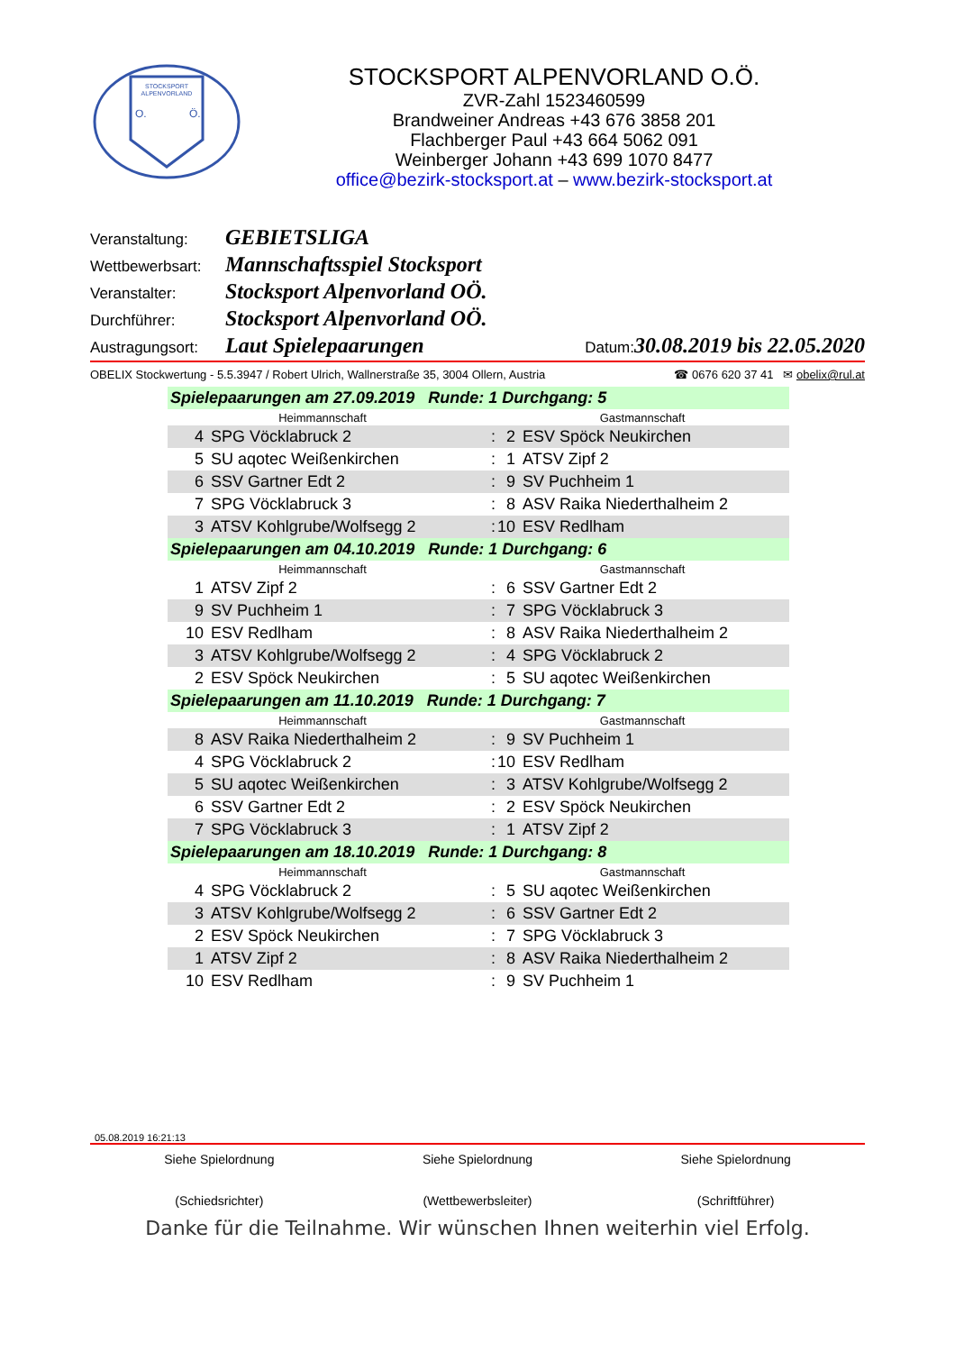STOCKSPORT
ALPENVORLAND
O.
Ö.
STOCKSPORT ALPENVORLAND O.Ö.
ZVR-Zahl 1523460599
Brandweiner Andreas +43 676 3858 201
Flachberger Paul +43 664 5062 091
Weinberger Johann +43 699 1070 8477
office@bezirk-stocksport.at – www.bezirk-stocksport.at
Veranstaltung: GEBIETSLIGA
Wettbewerbsart: Mannschaftsspiel Stocksport
Veranstalter: Stocksport Alpenvorland OÖ.
Durchführer: Stocksport Alpenvorland OÖ.
Austragungsort: Laut Spielepaarungen Datum: 30.08.2019 bis 22.05.2020
OBELIX Stockwertung - 5.5.3947 / Robert Ulrich, Wallnerstraße 35, 3004 Ollern, Austria ☎ 0676 620 37 41 ✉ obelix@rul.at
| Spielepaarungen am 27.09.2019 Runde: 1 Durchgang: 5 | | | | |
| Heimmannschaft | | | Gastmannschaft | |
| 4 | SPG Vöcklabruck 2 | : | 2 | ESV Spöck Neukirchen |
| 5 | SU aqotec Weißenkirchen | : | 1 | ATSV Zipf 2 |
| 6 | SSV Gartner Edt 2 | : | 9 | SV Puchheim 1 |
| 7 | SPG Vöcklabruck 3 | : | 8 | ASV Raika Niederthalheim 2 |
| 3 | ATSV Kohlgrube/Wolfsegg 2 | : | 10 | ESV Redlham |
| Spielepaarungen am 04.10.2019 Runde: 1 Durchgang: 6 | | | | |
| Heimmannschaft | | | Gastmannschaft | |
| 1 | ATSV Zipf 2 | : | 6 | SSV Gartner Edt 2 |
| 9 | SV Puchheim 1 | : | 7 | SPG Vöcklabruck 3 |
| 10 | ESV Redlham | : | 8 | ASV Raika Niederthalheim 2 |
| 3 | ATSV Kohlgrube/Wolfsegg 2 | : | 4 | SPG Vöcklabruck 2 |
| 2 | ESV Spöck Neukirchen | : | 5 | SU aqotec Weißenkirchen |
| Spielepaarungen am 11.10.2019 Runde: 1 Durchgang: 7 | | | | |
| Heimmannschaft | | | Gastmannschaft | |
| 8 | ASV Raika Niederthalheim 2 | : | 9 | SV Puchheim 1 |
| 4 | SPG Vöcklabruck 2 | : | 10 | ESV Redlham |
| 5 | SU aqotec Weißenkirchen | : | 3 | ATSV Kohlgrube/Wolfsegg 2 |
| 6 | SSV Gartner Edt 2 | : | 2 | ESV Spöck Neukirchen |
| 7 | SPG Vöcklabruck 3 | : | 1 | ATSV Zipf 2 |
| Spielepaarungen am 18.10.2019 Runde: 1 Durchgang: 8 | | | | |
| Heimmannschaft | | | Gastmannschaft | |
| 4 | SPG Vöcklabruck 2 | : | 5 | SU aqotec Weißenkirchen |
| 3 | ATSV Kohlgrube/Wolfsegg 2 | : | 6 | SSV Gartner Edt 2 |
| 2 | ESV Spöck Neukirchen | : | 7 | SPG Vöcklabruck 3 |
| 1 | ATSV Zipf 2 | : | 8 | ASV Raika Niederthalheim 2 |
| 10 | ESV Redlham | : | 9 | SV Puchheim 1 |
05.08.2019 16:21:13
Siehe Spielordnung
(Schiedsrichter)
Siehe Spielordnung
(Wettbewerbsleiter)
Siehe Spielordnung
(Schriftführer)
Danke für die Teilnahme. Wir wünschen Ihnen weiterhin viel Erfolg.